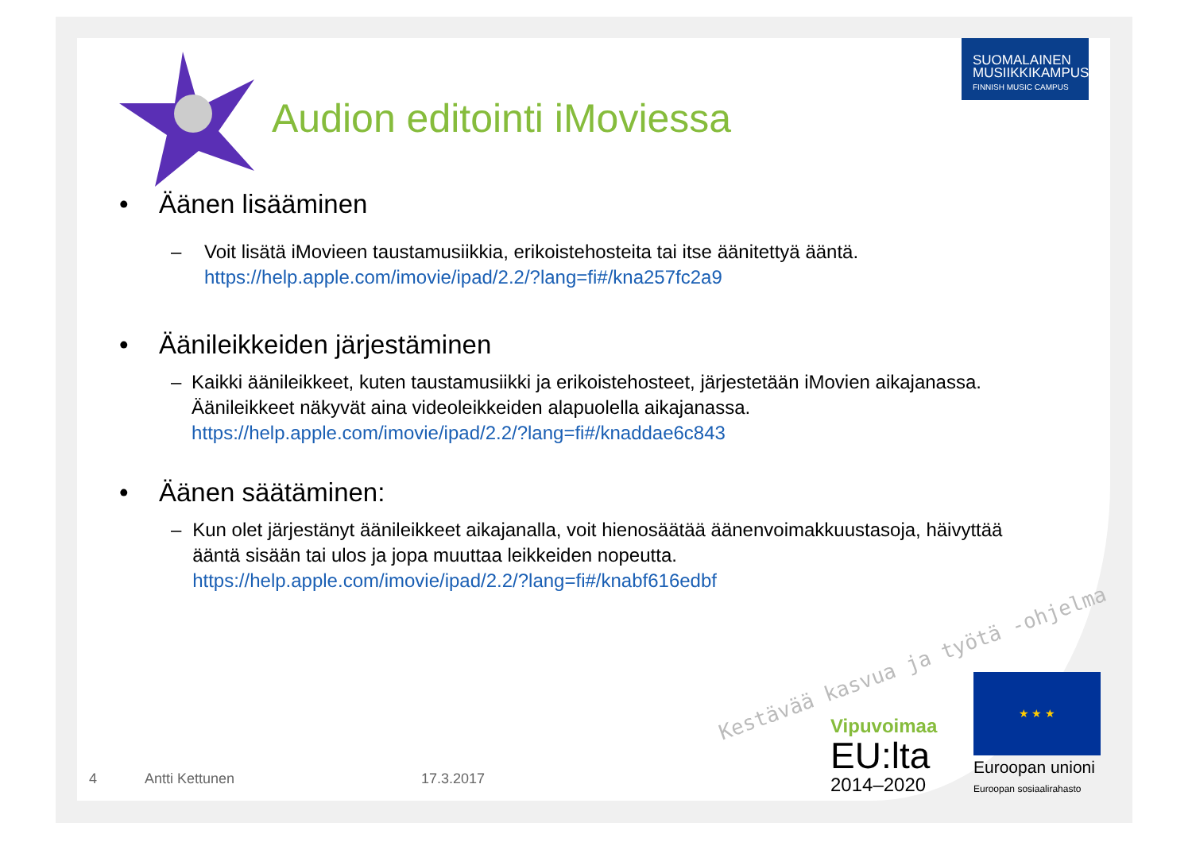SUOMALAINEN
MUSIIKKIKAMPUS
FINNISH MUSIC CAMPUS
Audion editointi iMoviessa
• Äänen lisääminen
– Voit lisätä iMovieen taustamusiikkia, erikoistehosteita tai itse äänitettyä ääntä.
https://help.apple.com/imovie/ipad/2.2/?lang=fi#/kna257fc2a9
• Äänileikkeiden järjestäminen
– Kaikki äänileikkeet, kuten taustamusiikki ja erikoistehosteet, järjestetään iMovien aikajanassa. Äänileikkeet näkyvät aina videoleikkeiden alapuolella aikajanassa.
https://help.apple.com/imovie/ipad/2.2/?lang=fi#/knaddae6c843
• Äänen säätäminen:
– Kun olet järjestänyt äänileikkeet aikajanalla, voit hienosäätää äänenvoimakkuustasoja, häivyttää ääntä sisään tai ulos ja jopa muuttaa leikkeiden nopeutta.
https://help.apple.com/imovie/ipad/2.2/?lang=fi#/knabf616edbf
Kestävää kasvua ja työtä -ohjelma
Vipuvoimaa
EU:lta
2014–2020
★ ★ ★
Euroopan unioni
Euroopan sosiaalirahasto
4 Antti Kettunen 17.3.2017